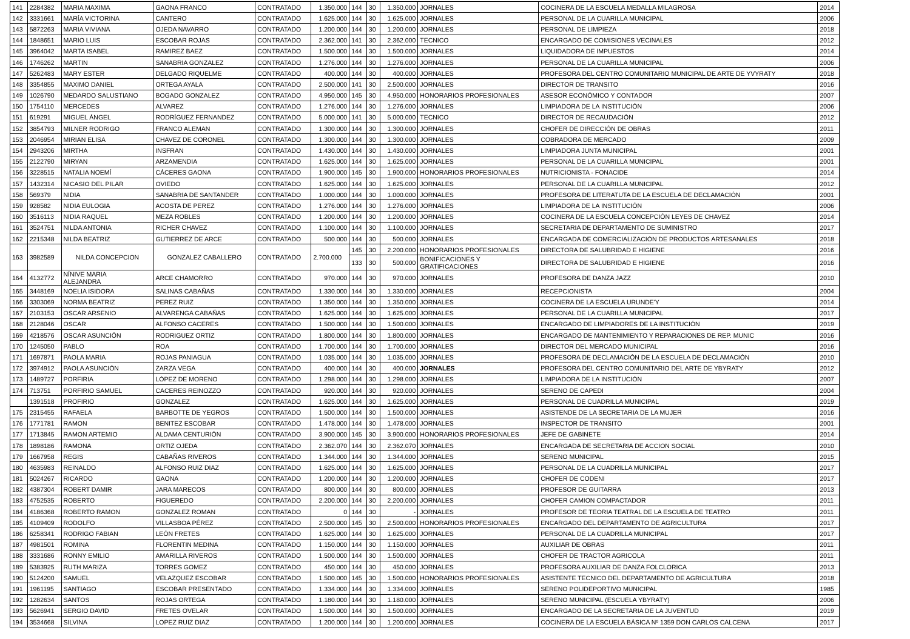| 141 | 2284382 | MARIA MAXIMA | GAONA FRANCO | CONTRATADO | 1.350.000 | 144 | 30 | 1.350.000 | JORNALES | COCINERA DE LA ESCUELA MEDALLA MILAGROSA | 2014 |
| 142 | 3331661 | MARÍA VICTORINA | CANTERO | CONTRATADO | 1.625.000 | 144 | 30 | 1.625.000 | JORNALES | PERSONAL DE LA CUARILLA MUNICIPAL | 2006 |
| 143 | 5872263 | MARIA VIVIANA | OJEDA NAVARRO | CONTRATADO | 1.200.000 | 144 | 30 | 1.200.000 | JORNALES | PERSONAL DE LIMPIEZA | 2018 |
| 144 | 1848651 | MARIO LUIS | ESCOBAR ROJAS | CONTRATADO | 2.362.000 | 141 | 30 | 2.362.000 | TECNICO | ENCARGADO DE COMISIONES VECINALES | 2012 |
| 145 | 3964042 | MARTA ISABEL | RAMIREZ BAEZ | CONTRATADO | 1.500.000 | 144 | 30 | 1.500.000 | JORNALES | LIQUIDADORA DE IMPUESTOS | 2014 |
| 146 | 1746262 | MARTIN | SANABRIA GONZALEZ | CONTRATADO | 1.276.000 | 144 | 30 | 1.276.000 | JORNALES | PERSONAL DE LA CUARILLA MUNICIPAL | 2006 |
| 147 | 5262483 | MARY ESTER | DELGADO RIQUELME | CONTRATADO | 400.000 | 144 | 30 | 400.000 | JORNALES | PROFESORA DEL CENTRO COMUNITARIO MUNICIPAL DE ARTE DE YVYRATY | 2018 |
| 148 | 3354855 | MAXIMO DANIEL | ORTEGA AYALA | CONTRATADO | 2.500.000 | 141 | 30 | 2.500.000 | JORNALES | DIRECTOR DE TRANSITO | 2016 |
| 149 | 1026790 | MEDARDO SALUSTIANO | BOGADO GONZALEZ | CONTRATADO | 4.950.000 | 145 | 30 | 4.950.000 | HONORARIOS PROFESIONALES | ASESOR ECONÓMICO Y CONTADOR | 2007 |
| 150 | 1754110 | MERCEDES | ALVAREZ | CONTRATADO | 1.276.000 | 144 | 30 | 1.276.000 | JORNALES | LIMPIADORA DE LA INSTITUCIÓN | 2006 |
| 151 | 619291 | MIGUEL ÁNGEL | RODRÍGUEZ FERNANDEZ | CONTRATADO | 5.000.000 | 141 | 30 | 5.000.000 | TECNICO | DIRECTOR DE RECAUDACIÓN | 2012 |
| 152 | 3854793 | MILNER RODRIGO | FRANCO ALEMAN | CONTRATADO | 1.300.000 | 144 | 30 | 1.300.000 | JORNALES | CHOFER DE DIRECCIÓN DE OBRAS | 2011 |
| 153 | 2046954 | MIRIAN ELISA | CHAVEZ DE CORONEL | CONTRATADO | 1.300.000 | 144 | 30 | 1.300.000 | JORNALES | COBRADORA DE MERCADO | 2009 |
| 154 | 2943206 | MIRTHA | INSFRAN | CONTRATADO | 1.430.000 | 144 | 30 | 1.430.000 | JORNALES | LIMPIADORA JUNTA MUNICIPAL | 2001 |
| 155 | 2122790 | MIRYAN | ARZAMENDIA | CONTRATADO | 1.625.000 | 144 | 30 | 1.625.000 | JORNALES | PERSONAL DE LA CUARILLA MUNICIPAL | 2001 |
| 156 | 3228515 | NATALIA NOEMÍ | CÁCERES GAONA | CONTRATADO | 1.900.000 | 145 | 30 | 1.900.000 | HONORARIOS PROFESIONALES | NUTRICIONISTA - FONACIDE | 2014 |
| 157 | 1432314 | NICASIO DEL PILAR | OVIEDO | CONTRATADO | 1.625.000 | 144 | 30 | 1.625.000 | JORNALES | PERSONAL DE LA CUARILLA MUNICIPAL | 2012 |
| 158 | 569379 | NIDIA | SANABRIA DE SANTANDER | CONTRATADO | 1.000.000 | 144 | 30 | 1.000.000 | JORNALES | PROFESORA DE LITERATUTA DE LA ESCUELA DE DECLAMACIÓN | 2001 |
| 159 | 928582 | NIDIA EULOGIA | ACOSTA DE PEREZ | CONTRATADO | 1.276.000 | 144 | 30 | 1.276.000 | JORNALES | LIMPIADORA DE LA INSTITUCIÓN | 2006 |
| 160 | 3516113 | NIDIA RAQUEL | MEZA ROBLES | CONTRATADO | 1.200.000 | 144 | 30 | 1.200.000 | JORNALES | COCINERA DE LA ESCUELA CONCEPCIÓN LEYES DE CHAVEZ | 2014 |
| 161 | 3524751 | NILDA ANTONIA | RICHER CHAVEZ | CONTRATADO | 1.100.000 | 144 | 30 | 1.100.000 | JORNALES | SECRETARIA DE DEPARTAMENTO DE SUMINISTRO | 2017 |
| 162 | 2215348 | NILDA BEATRIZ | GUTIERREZ DE ARCE | CONTRATADO | 500.000 | 144 | 30 | 500.000 | JORNALES | ENCARGADA DE COMERCIALIZACIÓN DE PRODUCTOS ARTESANALES | 2018 |
| 163 | 3982589 | NILDA CONCEPCION | GONZALEZ CABALLERO | CONTRATADO | 2.700.000 | 145 | 30 | 2.200.000 | HONORARIOS PROFESIONALES | DIRECTORA DE SALUBRIDAD E HIGIENE | 2016 |
| | | | | | | 133 | 30 | 500.000 | BONIFICACIONES Y GRATIFICACIONES | DIRECTORA DE SALUBRIDAD E HIGIENE | 2016 |
| 164 | 4132772 | NÍNIVE MARIA ALEJANDRA | ARCE CHAMORRO | CONTRATADO | 970.000 | 144 | 30 | 970.000 | JORNALES | PROFESORA DE DANZA JAZZ | 2010 |
| 165 | 3448169 | NOELIA ISIDORA | SALINAS CABAÑAS | CONTRATADO | 1.330.000 | 144 | 30 | 1.330.000 | JORNALES | RECEPCIONISTA | 2004 |
| 166 | 3303069 | NORMA BEATRIZ | PEREZ RUIZ | CONTRATADO | 1.350.000 | 144 | 30 | 1.350.000 | JORNALES | COCINERA DE LA ESCUELA URUNDE'Y | 2014 |
| 167 | 2103153 | OSCAR ARSENIO | ALVARENGA CABAÑAS | CONTRATADO | 1.625.000 | 144 | 30 | 1.625.000 | JORNALES | PERSONAL DE LA CUARILLA MUNICIPAL | 2017 |
| 168 | 2128046 | OSCAR | ALFONSO CACERES | CONTRATADO | 1.500.000 | 144 | 30 | 1.500.000 | JORNALES | ENCARGADO DE LIMPIADORES DE LA INSTITUCIÓN | 2019 |
| 169 | 4218576 | OSCAR ASUNCIÓN | RODRIGUEZ ORTIZ | CONTRATADO | 1.800.000 | 144 | 30 | 1.800.000 | JORNALES | ENCARGADO DE MANTENIMIENTO Y REPARACIONES DE REP. MUNIC | 2016 |
| 170 | 1245050 | PABLO | ROA | CONTRATADO | 1.700.000 | 144 | 30 | 1.700.000 | JORNALES | DIRECTOR DEL MERCADO MUNICIPAL | 2016 |
| 171 | 1697871 | PAOLA MARIA | ROJAS PANIAGUA | CONTRATADO | 1.035.000 | 144 | 30 | 1.035.000 | JORNALES | PROFESORA DE DECLAMACIÓN DE LA ESCUELA DE DECLAMACIÓN | 2010 |
| 172 | 3974912 | PAOLA ASUNCIÓN | ZARZA VEGA | CONTRATADO | 400.000 | 144 | 30 | 400.000 | JORNALES | PROFESORA DEL CENTRO COMUNITARIO DEL ARTE DE YBYRATY | 2012 |
| 173 | 1489727 | PORFIRIA | LÓPEZ DE MORENO | CONTRATADO | 1.298.000 | 144 | 30 | 1.298.000 | JORNALES | LIMPIADORA DE LA INSTITUCIÓN | 2007 |
| 174 | 713751 | PORFIRIO SAMUEL | CACERES REINOZZO | CONTRATADO | 920.000 | 144 | 30 | 920.000 | JORNALES | SERENO DE CAPEDI | 2004 |
| | 1391518 | PROFIRIO | GONZALEZ | CONTRATADO | 1.625.000 | 144 | 30 | 1.625.000 | JORNALES | PERSONAL DE CUADRILLA MUNICIPAL | 2019 |
| 175 | 2315455 | RAFAELA | BARBOTTE DE YEGROS | CONTRATADO | 1.500.000 | 144 | 30 | 1.500.000 | JORNALES | ASISTENDE DE LA SECRETARIA DE LA MUJER | 2016 |
| 176 | 1771781 | RAMON | BENITEZ ESCOBAR | CONTRATADO | 1.478.000 | 144 | 30 | 1.478.000 | JORNALES | INSPECTOR DE TRANSITO | 2001 |
| 177 | 1713845 | RAMON ARTEMIO | ALDAMA CENTURIÓN | CONTRATADO | 3.900.000 | 145 | 30 | 3.900.000 | HONORARIOS PROFESIONALES | JEFE DE GABINETE | 2014 |
| 178 | 1898186 | RAMONA | ORTIZ OJEDA | CONTRATADO | 2.362.070 | 144 | 30 | 2.362.070 | JORNALES | ENCARGADA DE SECRETARIA DE ACCION SOCIAL | 2010 |
| 179 | 1667958 | REGIS | CABAÑAS RIVEROS | CONTRATADO | 1.344.000 | 144 | 30 | 1.344.000 | JORNALES | SERENO MUNICIPAL | 2015 |
| 180 | 4635983 | REINALDO | ALFONSO RUIZ DIAZ | CONTRATADO | 1.625.000 | 144 | 30 | 1.625.000 | JORNALES | PERSONAL DE LA CUADRILLA MUNICIPAL | 2017 |
| 181 | 5024267 | RICARDO | GAONA | CONTRATADO | 1.200.000 | 144 | 30 | 1.200.000 | JORNALES | CHOFER DE CODENI | 2017 |
| 182 | 4387304 | ROBERT DAMIR | JARA MARECOS | CONTRATADO | 800.000 | 144 | 30 | 800.000 | JORNALES | PROFESOR DE GUITARRA | 2013 |
| 183 | 4752535 | ROBERTO | FIGUEREDO | CONTRATADO | 2.200.000 | 144 | 30 | 2.200.000 | JORNALES | CHOFER CAMION COMPACTADOR | 2011 |
| 184 | 4186368 | ROBERTO RAMON | GONZALEZ ROMAN | CONTRATADO | 0 | 144 | 30 | - | JORNALES | PROFESOR DE TEORIA TEATRAL DE LA ESCUELA DE TEATRO | 2011 |
| 185 | 4109409 | RODOLFO | VILLASBOA PÉREZ | CONTRATADO | 2.500.000 | 145 | 30 | 2.500.000 | HONORARIOS PROFESIONALES | ENCARGADO DEL DEPARTAMENTO DE AGRICULTURA | 2017 |
| 186 | 6258341 | RODRIGO FABIAN | LEÓN FRETES | CONTRATADO | 1.625.000 | 144 | 30 | 1.625.000 | JORNALES | PERSONAL DE LA CUADRILLA MUNICIPAL | 2017 |
| 187 | 4981501 | ROMINA | FLORENTIN MEDINA | CONTRATADO | 1.150.000 | 144 | 30 | 1.150.000 | JORNALES | AUXILIAR DE OBRAS | 2011 |
| 188 | 3331686 | RONNY EMILIO | AMARILLA RIVEROS | CONTRATADO | 1.500.000 | 144 | 30 | 1.500.000 | JORNALES | CHOFER DE TRACTOR AGRICOLA | 2011 |
| 189 | 5383925 | RUTH MARIZA | TORRES GOMEZ | CONTRATADO | 450.000 | 144 | 30 | 450.000 | JORNALES | PROFESORA AUXILIAR DE DANZA FOLCLORICA | 2013 |
| 190 | 5124200 | SAMUEL | VELAZQUEZ ESCOBAR | CONTRATADO | 1.500.000 | 145 | 30 | 1.500.000 | HONORARIOS PROFESIONALES | ASISTENTE TECNICO DEL DEPARTAMENTO DE AGRICULTURA | 2018 |
| 191 | 1961195 | SANTIAGO | ESCOBAR PRESENTADO | CONTRATADO | 1.334.000 | 144 | 30 | 1.334.000 | JORNALES | SERENO POLIDEPORTIVO MUNICIPAL | 1985 |
| 192 | 1282634 | SANTOS | ROJAS ORTEGA | CONTRATADO | 1.180.000 | 144 | 30 | 1.180.000 | JORNALES | SERENO MUNICIPAL (ESCUELA YBYRATY) | 2006 |
| 193 | 5626941 | SERGIO DAVID | FRETES OVELAR | CONTRATADO | 1.500.000 | 144 | 30 | 1.500.000 | JORNALES | ENCARGADO DE LA SECRETARIA DE LA JUVENTUD | 2019 |
| 194 | 3534668 | SILVINA | LOPEZ RUIZ DIAZ | CONTRATADO | 1.200.000 | 144 | 30 | 1.200.000 | JORNALES | COCINERA DE LA ESCUELA BÁSICA Nº 1359 DON CARLOS CALCENA | 2017 |